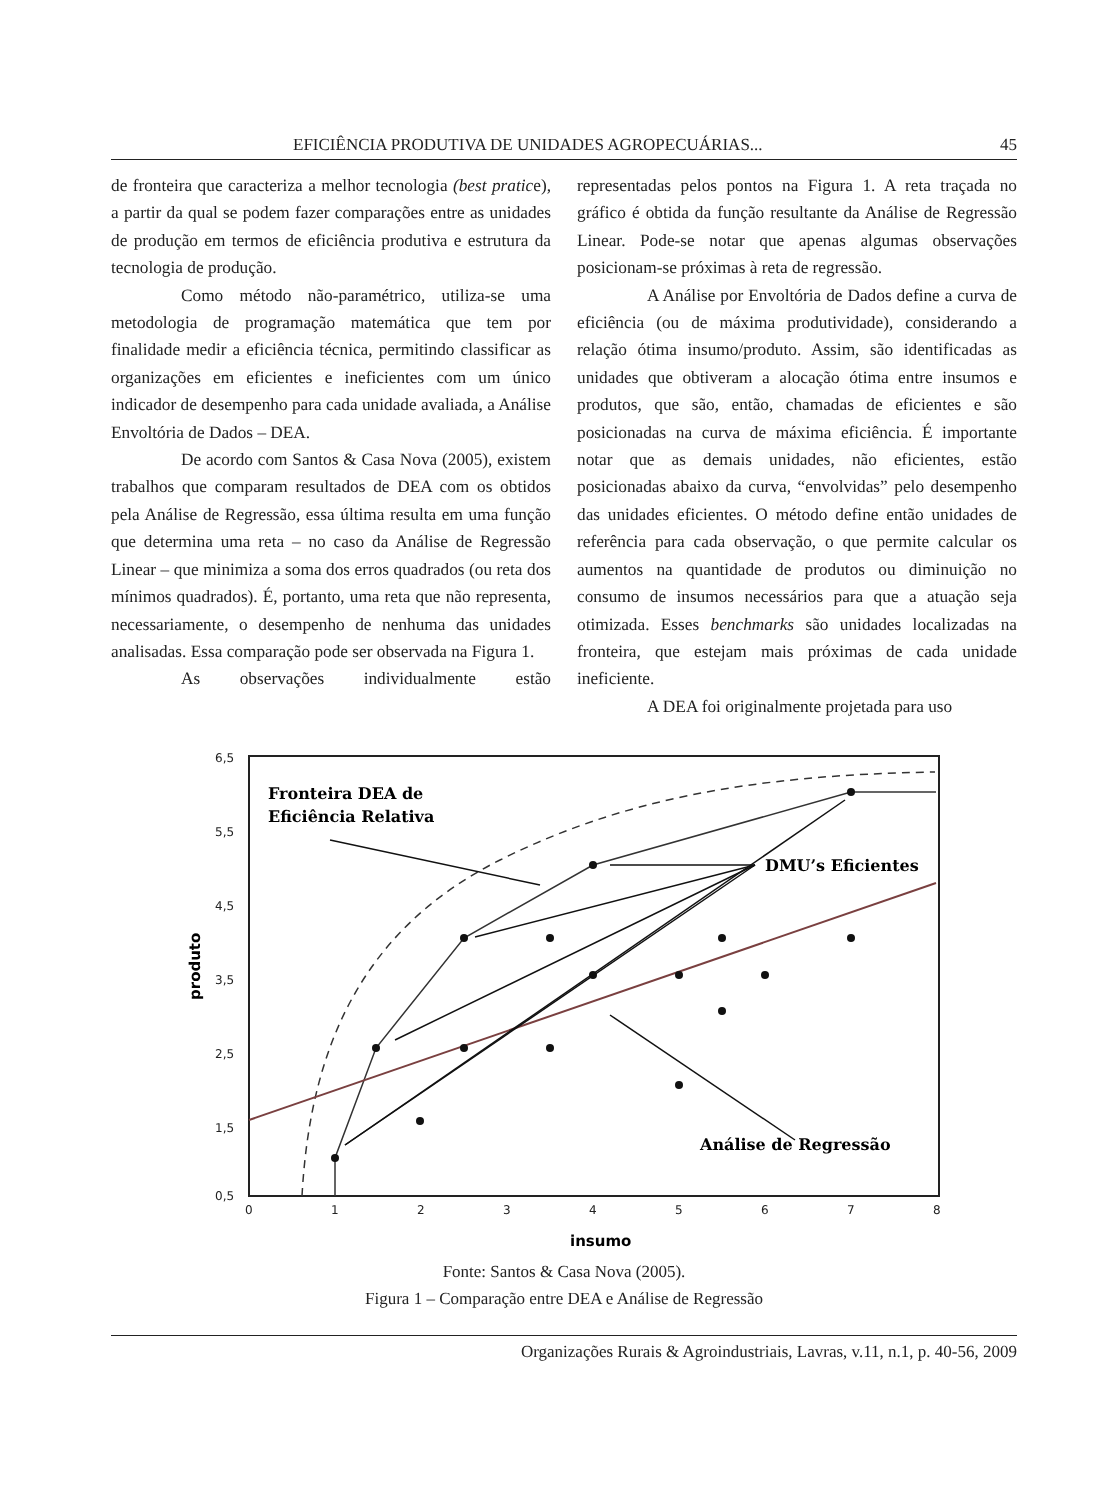EFICIÊNCIA PRODUTIVA DE UNIDADES AGROPECUÁRIAS... 45
de fronteira que caracteriza a melhor tecnologia (best pratice), a partir da qual se podem fazer comparações entre as unidades de produção em termos de eficiência produtiva e estrutura da tecnologia de produção.
Como método não-paramétrico, utiliza-se uma metodologia de programação matemática que tem por finalidade medir a eficiência técnica, permitindo classificar as organizações em eficientes e ineficientes com um único indicador de desempenho para cada unidade avaliada, a Análise Envoltória de Dados – DEA.
De acordo com Santos & Casa Nova (2005), existem trabalhos que comparam resultados de DEA com os obtidos pela Análise de Regressão, essa última resulta em uma função que determina uma reta – no caso da Análise de Regressão Linear – que minimiza a soma dos erros quadrados (ou reta dos mínimos quadrados). É, portanto, uma reta que não representa, necessariamente, o desempenho de nenhuma das unidades analisadas. Essa comparação pode ser observada na Figura 1.
As observações individualmente estão
representadas pelos pontos na Figura 1. A reta traçada no gráfico é obtida da função resultante da Análise de Regressão Linear. Pode-se notar que apenas algumas observações posicionam-se próximas à reta de regressão.
A Análise por Envoltória de Dados define a curva de eficiência (ou de máxima produtividade), considerando a relação ótima insumo/produto. Assim, são identificadas as unidades que obtiveram a alocação ótima entre insumos e produtos, que são, então, chamadas de eficientes e são posicionadas na curva de máxima eficiência. É importante notar que as demais unidades, não eficientes, estão posicionadas abaixo da curva, “envolvidas” pelo desempenho das unidades eficientes. O método define então unidades de referência para cada observação, o que permite calcular os aumentos na quantidade de produtos ou diminuição no consumo de insumos necessários para que a atuação seja otimizada. Esses benchmarks são unidades localizadas na fronteira, que estejam mais próximas de cada unidade ineficiente.
A DEA foi originalmente projetada para uso
6,5
5,5
4,5
3,5
2,5
1,5
0,5
0
1
2
3
4
5
6
7
8
insumo
produto
Fronteira DEA de
Eficiência Relativa
DMU’s Eficientes
Análise de Regressão
Fonte: Santos & Casa Nova (2005).
Figura 1 – Comparação entre DEA e Análise de Regressão
Organizações Rurais & Agroindustriais, Lavras, v.11, n.1, p. 40-56, 2009